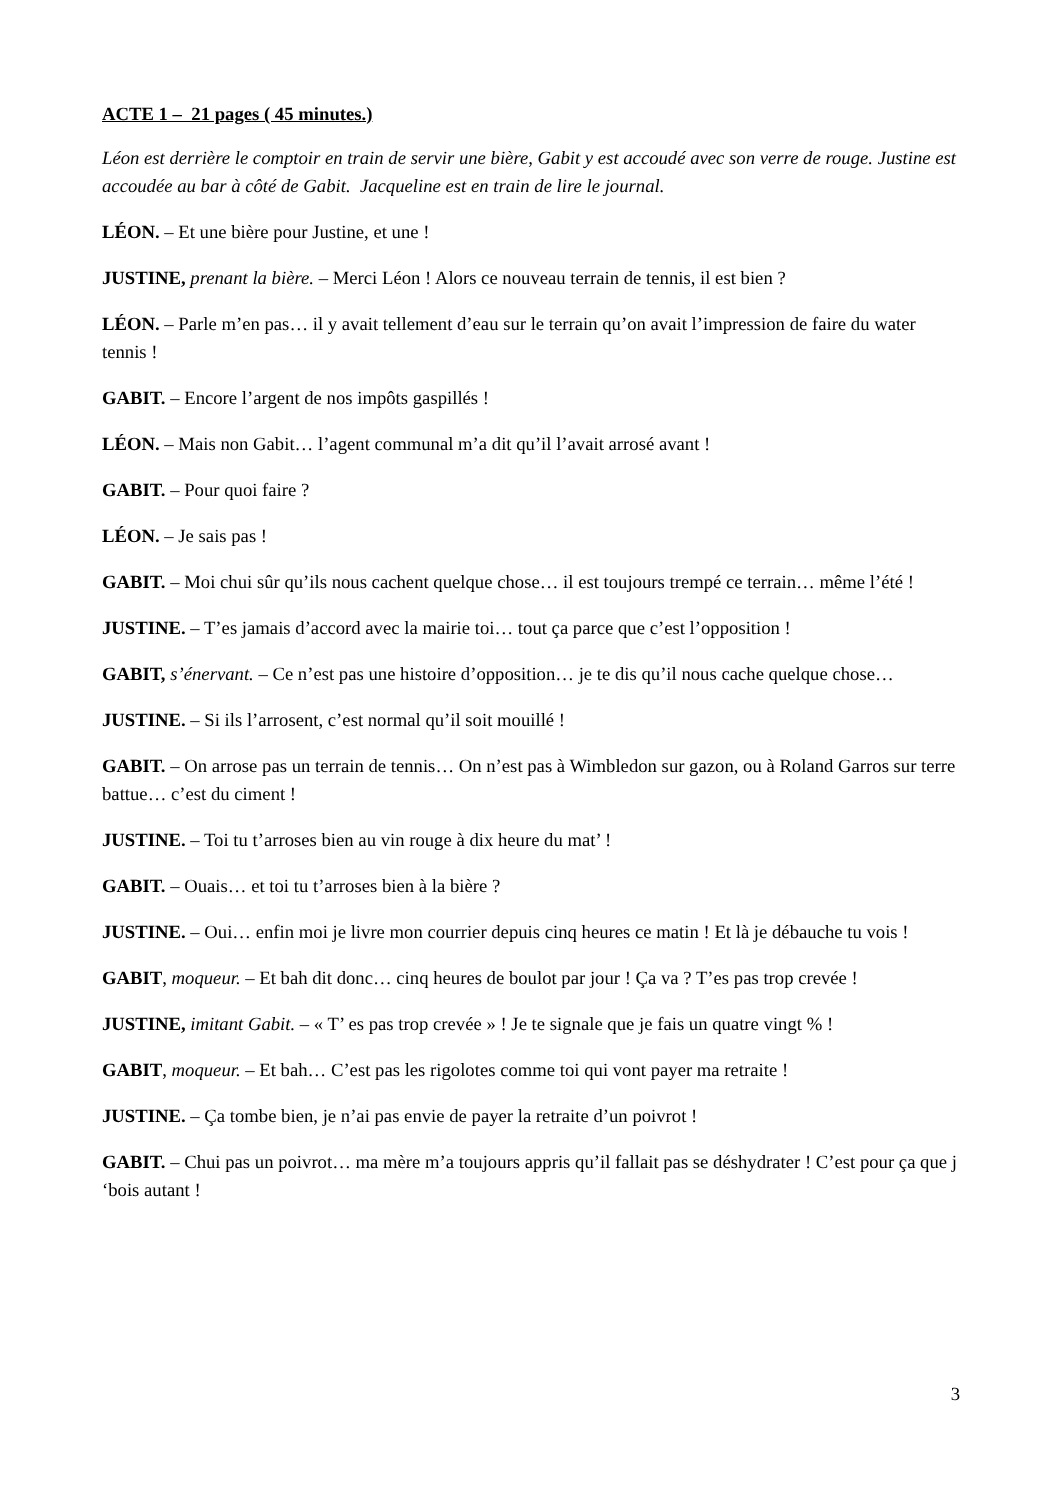ACTE 1 – 21 pages ( 45 minutes.)
Léon est derrière le comptoir en train de servir une bière, Gabit y est accoudé avec son verre de rouge. Justine est accoudée au bar à côté de Gabit. Jacqueline est en train de lire le journal.
LÉON. – Et une bière pour Justine, et une !
JUSTINE, prenant la bière. – Merci Léon ! Alors ce nouveau terrain de tennis, il est bien ?
LÉON. – Parle m’en pas… il y avait tellement d’eau sur le terrain qu’on avait l’impression de faire du water tennis !
GABIT. – Encore l’argent de nos impôts gaspillés !
LÉON. – Mais non Gabit… l’agent communal m’a dit qu’il l’avait arrosé avant !
GABIT. – Pour quoi faire ?
LÉON. – Je sais pas !
GABIT. – Moi chui sûr qu’ils nous cachent quelque chose… il est toujours trempé ce terrain… même l’été !
JUSTINE. – T’es jamais d’accord avec la mairie toi… tout ça parce que c’est l’opposition !
GABIT, s’énervant. – Ce n’est pas une histoire d’opposition… je te dis qu’il nous cache quelque chose…
JUSTINE. – Si ils l’arrosent, c’est normal qu’il soit mouillé !
GABIT. – On arrose pas un terrain de tennis… On n’est pas à Wimbledon sur gazon, ou à Roland Garros sur terre battue… c’est du ciment !
JUSTINE. – Toi tu t’arroses bien au vin rouge à dix heure du mat’ !
GABIT. – Ouais… et toi tu t’arroses bien à la bière ?
JUSTINE. – Oui… enfin moi je livre mon courrier depuis cinq heures ce matin ! Et là je débauche tu vois !
GABIT, moqueur. – Et bah dit donc… cinq heures de boulot par jour ! Ça va ? T’es pas trop crevée !
JUSTINE, imitant Gabit. – « T’ es pas trop crevée » ! Je te signale que je fais un quatre vingt % !
GABIT, moqueur. – Et bah… C’est pas les rigolotes comme toi qui vont payer ma retraite !
JUSTINE. – Ça tombe bien, je n’ai pas envie de payer la retraite d’un poivrot !
GABIT. – Chui pas un poivrot… ma mère m’a toujours appris qu’il fallait pas se déshydrater ! C’est pour ça que j ‘bois autant !
3